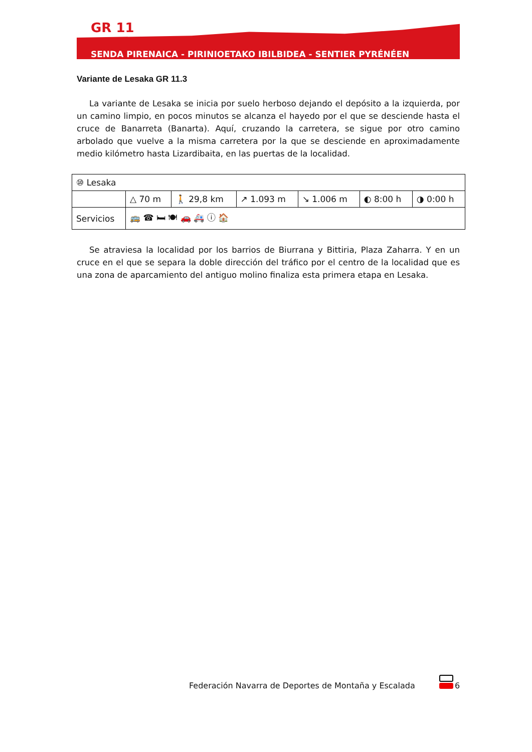GR 11
SENDA PIRENAICA - PIRINIOETAKO IBILBIDEA - SENTIER PYRÉNÉEN
Variante de Lesaka GR 11.3
La variante de Lesaka se inicia por suelo herboso dejando el depósito a la izquierda, por un camino limpio, en pocos minutos se alcanza el hayedo por el que se desciende hasta el cruce de Banarreta (Banarta). Aquí, cruzando la carretera, se sigue por otro camino arbolado que vuelve a la misma carretera por la que se desciende en aproximadamente medio kilómetro hasta Lizardibaita, en las puertas de la localidad.
| ⑩ Lesaka | | | | | | |
| | △ 70 m | 🚶 29,8 km | ↗ 1.093 m | ↘ 1.006 m | ◐ 8:00 h | ◑ 0:00 h |
| Servicios | 🚌 ☎ 🛏 🍽 🚗 🚑 ⓘ 🏠 | | | | | |
Se atraviesa la localidad por los barrios de Biurrana y Bittiria, Plaza Zaharra. Y en un cruce en el que se separa la doble dirección del tráfico por el centro de la localidad que es una zona de aparcamiento del antiguo molino finaliza esta primera etapa en Lesaka.
Federación Navarra de Deportes de Montaña y Escalada
6